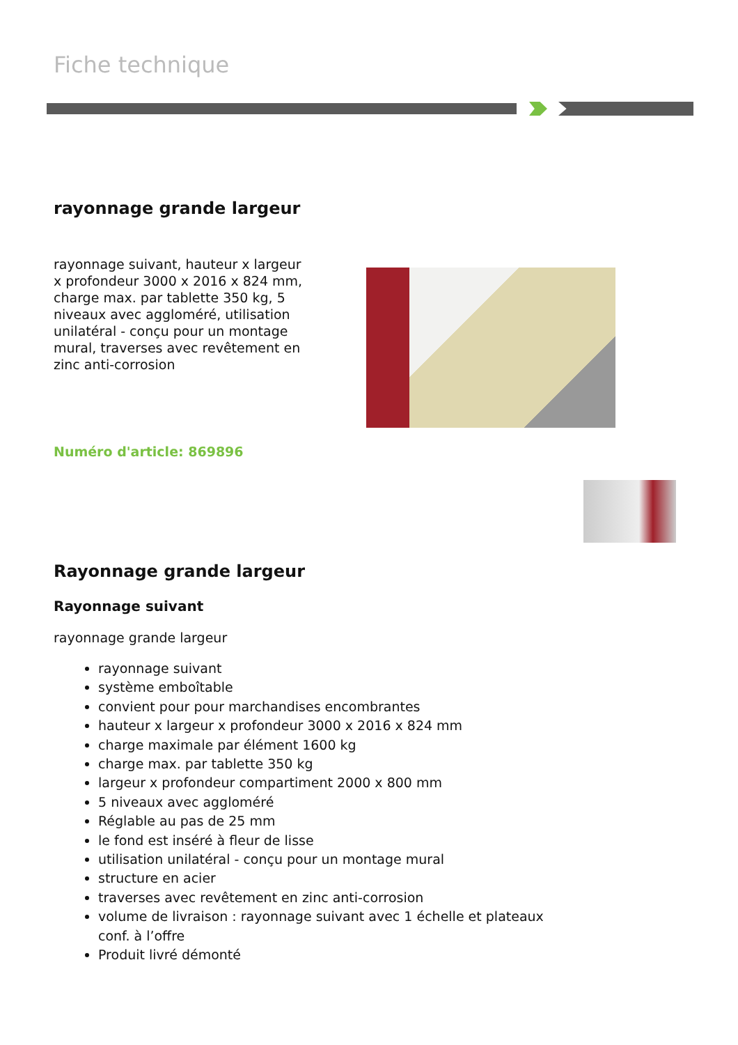Fiche technique
rayonnage grande largeur
rayonnage suivant, hauteur x largeur x profondeur 3000 x 2016 x 824 mm, charge max. par tablette 350 kg, 5 niveaux avec aggloméré, utilisation unilatéral - conçu pour un montage mural, traverses avec revêtement en zinc anti-corrosion
Numéro d'article: 869896
Rayonnage grande largeur
Rayonnage suivant
rayonnage grande largeur
rayonnage suivant
système emboîtable
convient pour pour marchandises encombrantes
hauteur x largeur x profondeur 3000 x 2016 x 824 mm
charge maximale par élément 1600 kg
charge max. par tablette 350 kg
largeur x profondeur compartiment 2000 x 800 mm
5 niveaux avec aggloméré
Réglable au pas de 25 mm
le fond est inséré à fleur de lisse
utilisation unilatéral - conçu pour un montage mural
structure en acier
traverses avec revêtement en zinc anti-corrosion
volume de livraison : rayonnage suivant avec 1 échelle et plateaux conf. à l’offre
Produit livré démonté